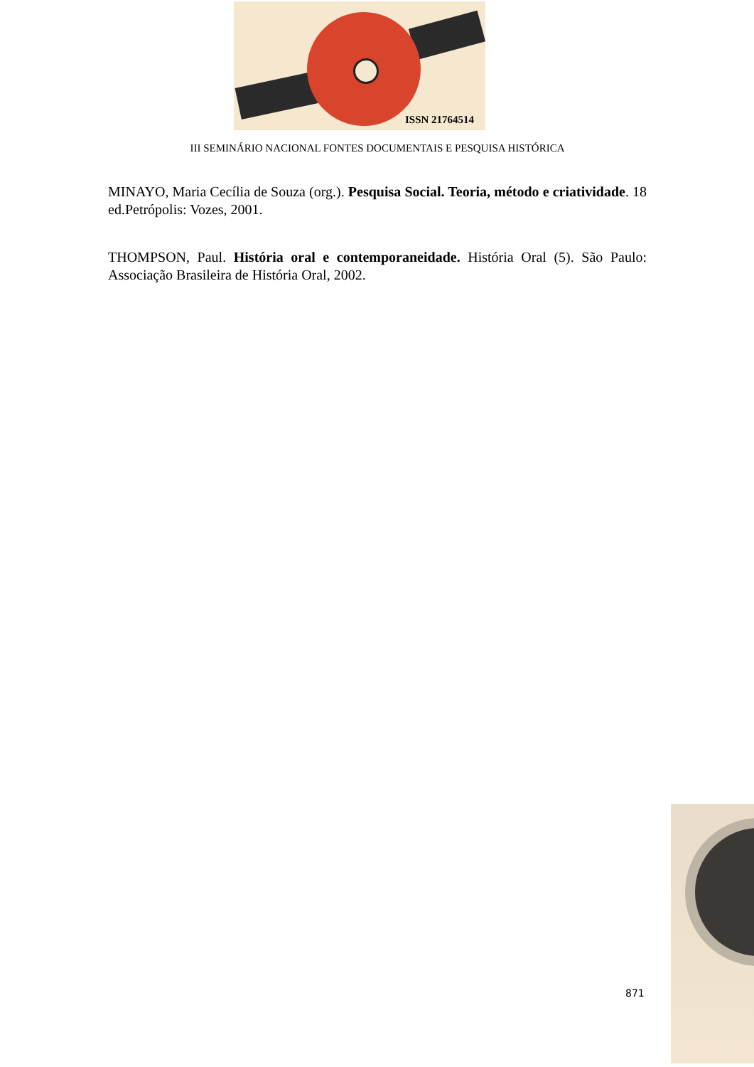ISSN 21764514
III SEMINÁRIO NACIONAL FONTES DOCUMENTAIS E PESQUISA HISTÓRICA
MINAYO, Maria Cecília de Souza (org.). Pesquisa Social. Teoria, método e criatividade. 18 ed.Petrópolis: Vozes, 2001.
THOMPSON, Paul. História oral e contemporaneidade. História Oral (5). São Paulo: Associação Brasileira de História Oral, 2002.
871